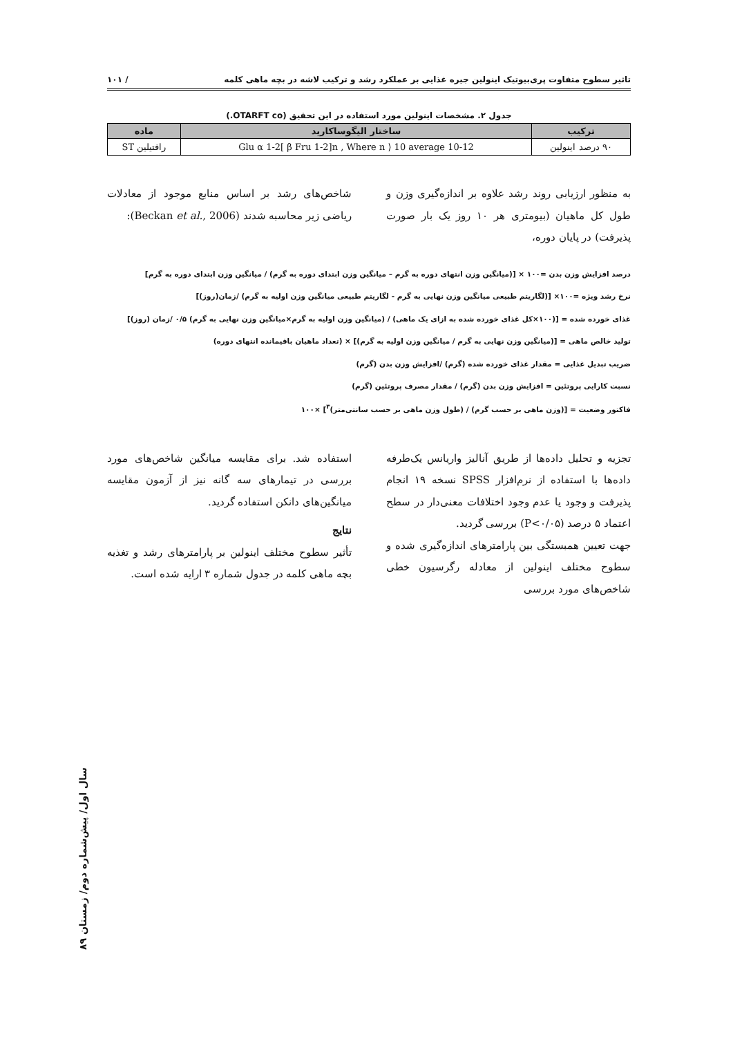تاثیر سطوح متفاوت پری‌بیوتیک اینولین جیره غذایی بر عملکرد رشد و ترکیب لاشه در بچه ماهی کلمه / ۱۰۱
جدول ۲. مشخصات اینولین مورد استفاده در این تحقیق (OTARFT co.)
| ترکیب | ساختار الیگوساکارید | ماده |
| --- | --- | --- |
| ۹۰ درصد اینولین | Glu α 1-2[ β Fru 1-2]n , Where n ⟩ 10 average 10-12 | رافتیلین ST |
به منظور ارزیابی روند رشد علاوه بر اندازه‌گیری وزن و طول کل ماهیان (بیومتری هر ۱۰ روز یک بار صورت پذیرفت) در پایان دوره،
شاخص‌های رشد بر اساس منابع موجود از معادلات ریاضی زیر محاسبه شدند (Beckan et al., 2006):
درصد افزایش وزن بدن =۱۰۰ × [(میانگین وزن انتهای دوره به گرم – میانگین وزن ابتدای دوره به گرم) / میانگین وزن ابتدای دوره به گرم]
نرخ رشد ویژه =۱۰۰× [(لگاریتم طبیعی میانگین وزن نهایی به گرم - لگاریتم طبیعی میانگین وزن اولیه به گرم) /زمان(روز)]
غذای خورده شده = [(۱۰۰×کل غذای خورده شده به ازای یک ماهی) / (میانگین وزن اولیه به گرم×میانگین وزن نهایی به گرم) ۰/۵ /زمان (روز)]
تولید خالص ماهی = [(میانگین وزن نهایی به گرم / میانگین وزن اولیه به گرم)] × (تعداد ماهیان باقیمانده انتهای دوره)
ضریب تبدیل غذایی = مقدار غذای خورده شده (گرم) /افزایش وزن بدن (گرم)
نسبت کارایی پروتئین = افزایش وزن بدن (گرم) / مقدار مصرف پروتئین (گرم)
فاکتور وضعیت = [(وزن ماهی بر حسب گرم) / (طول وزن ماهی بر حسب سانتی‌متر)<sup>۳</sup>] ×۱۰۰
تجزیه و تحلیل داده‌ها از طریق آنالیز واریانس یک‌طرفه داده‌ها با استفاده از نرم‌افزار SPSS نسخه ۱۹ انجام پذیرفت و وجود یا عدم وجود اختلافات معنی‌دار در سطح اعتماد ۵ درصد (P<۰/۰۵) بررسی گردید.
جهت تعیین همبستگی بین پارامترهای اندازه‌گیری شده و سطوح مختلف اینولین از معادله رگرسیون خطی شاخص‌های مورد بررسی
استفاده شد. برای مقایسه میانگین شاخص‌های مورد بررسی در تیمارهای سه گانه نیز از آزمون مقایسه میانگین‌های دانکن استفاده گردید.
نتایج
تأثیر سطوح مختلف اینولین بر پارامترهای رشد و تغذیه بچه ماهی کلمه در جدول شماره ۳ ارایه شده است.
سال اول/ پیش‌شماره دوم/ زمستان ۸۹